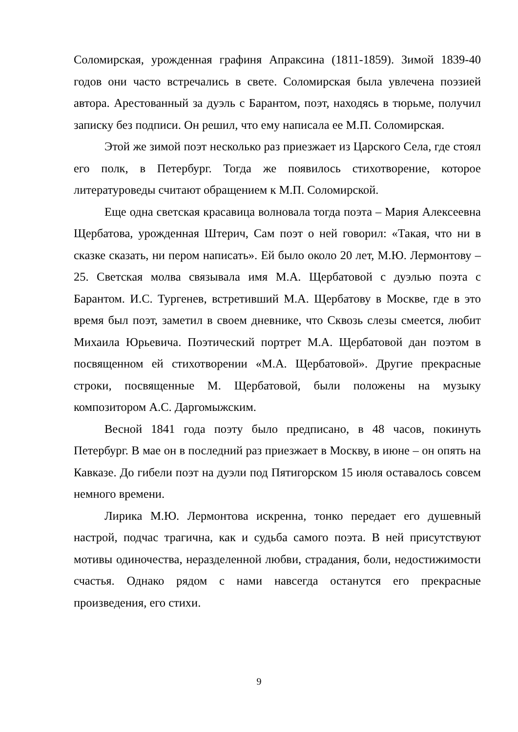Соломирская, урожденная графиня Апраксина (1811-1859). Зимой 1839-40 годов они часто встречались в свете. Соломирская была увлечена поэзией автора. Арестованный за дуэль с Барантом, поэт, находясь в тюрьме, получил записку без подписи. Он решил, что ему написала ее М.П. Соломирская.
Этой же зимой поэт несколько раз приезжает из Царского Села, где стоял его полк, в Петербург. Тогда же появилось стихотворение, которое литературоведы считают обращением к М.П. Соломирской.
Еще одна светская красавица волновала тогда поэта – Мария Алексеевна Щербатова, урожденная Штерич, Сам поэт о ней говорил: «Такая, что ни в сказке сказать, ни пером написать». Ей было около 20 лет, М.Ю. Лермонтову – 25. Светская молва связывала имя М.А. Щербатовой с дуэлью поэта с Барантом. И.С. Тургенев, встретивший М.А. Щербатову в Москве, где в это время был поэт, заметил в своем дневнике, что Сквозь слезы смеется, любит Михаила Юрьевича. Поэтический портрет М.А. Щербатовой дан поэтом в посвященном ей стихотворении «М.А. Щербатовой». Другие прекрасные строки, посвященные М. Щербатовой, были положены на музыку композитором А.С. Даргомыжским.
Весной 1841 года поэту было предписано, в 48 часов, покинуть Петербург. В мае он в последний раз приезжает в Москву, в июне – он опять на Кавказе. До гибели поэт на дуэли под Пятигорском 15 июля оставалось совсем немного времени.
Лирика М.Ю. Лермонтова искренна, тонко передает его душевный настрой, подчас трагична, как и судьба самого поэта. В ней присутствуют мотивы одиночества, неразделенной любви, страдания, боли, недостижимости счастья. Однако рядом с нами навсегда останутся его прекрасные произведения, его стихи.
9